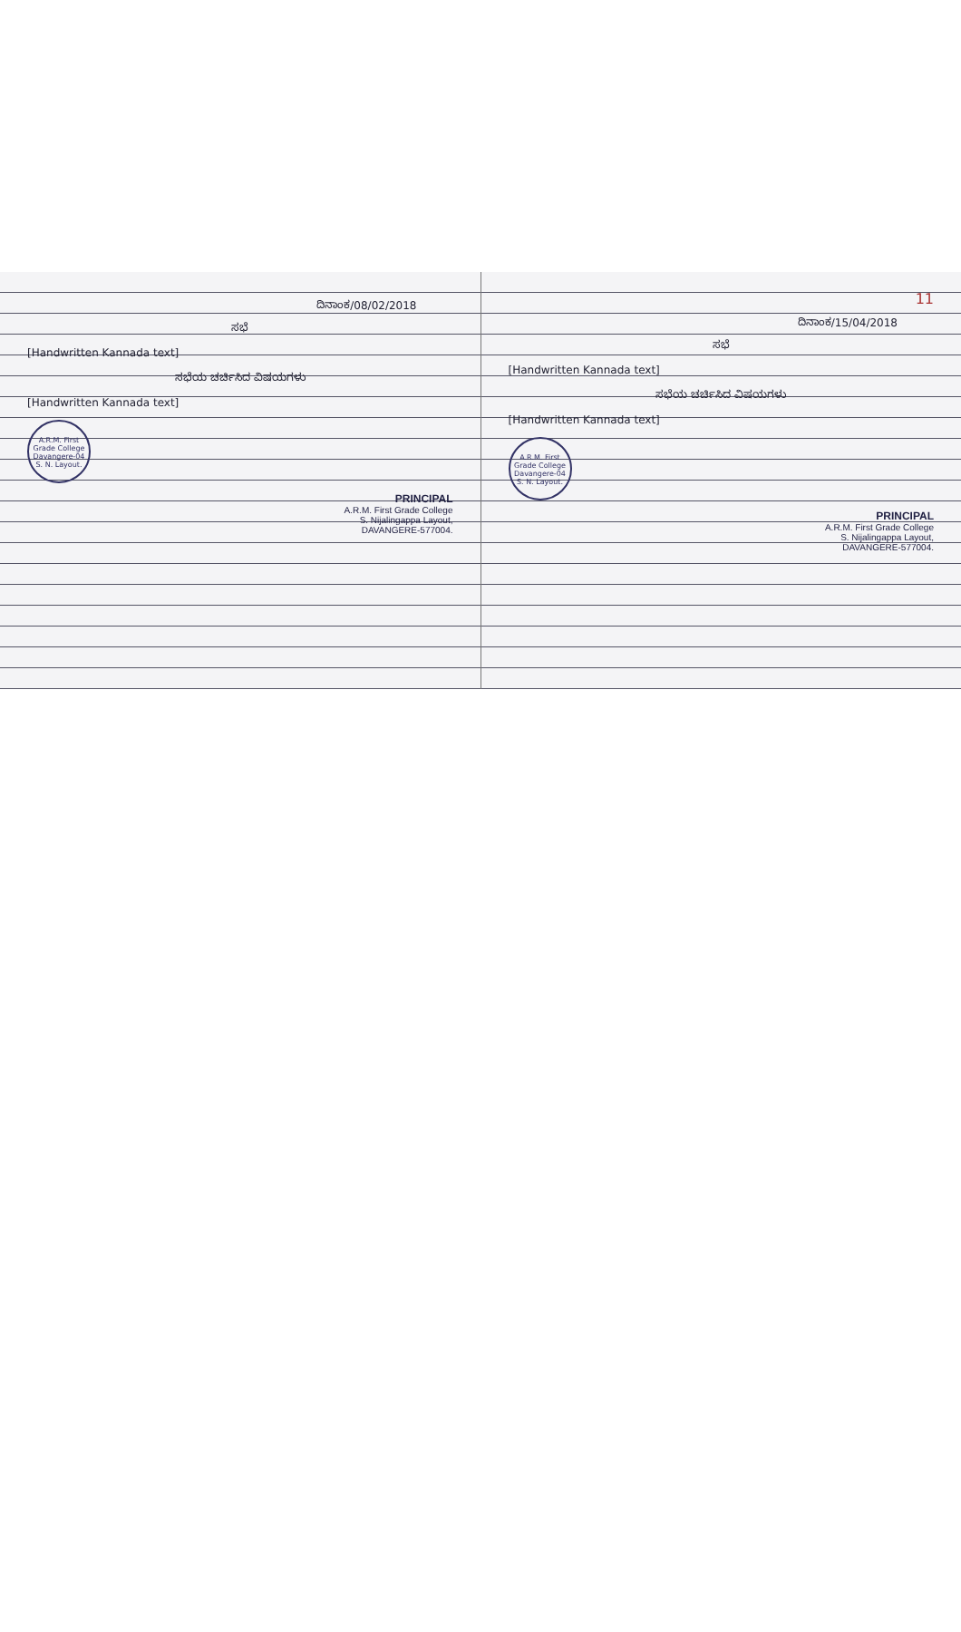ದಿನಾಂಕ/08/02/2018
ಸಭೆ
[Handwritten Kannada text]
ಸಭೆಯ ಚರ್ಚಿಸಿದ ವಿಷಯಗಳು
[Handwritten Kannada text]
A.R.M. First Grade College
Davangere-04
S. N. Layout.
PRINCIPAL
A.R.M. First Grade College
S. Nijalingappa Layout,
DAVANGERE-577004.
11
ದಿನಾಂಕ/15/04/2018
ಸಭೆ
[Handwritten Kannada text]
ಸಭೆಯ ಚರ್ಚಿಸಿದ ವಿಷಯಗಳು
[Handwritten Kannada text]
A.R.M. First Grade College
Davangere-04
S. N. Layout.
PRINCIPAL
A.R.M. First Grade College
S. Nijalingappa Layout,
DAVANGERE-577004.